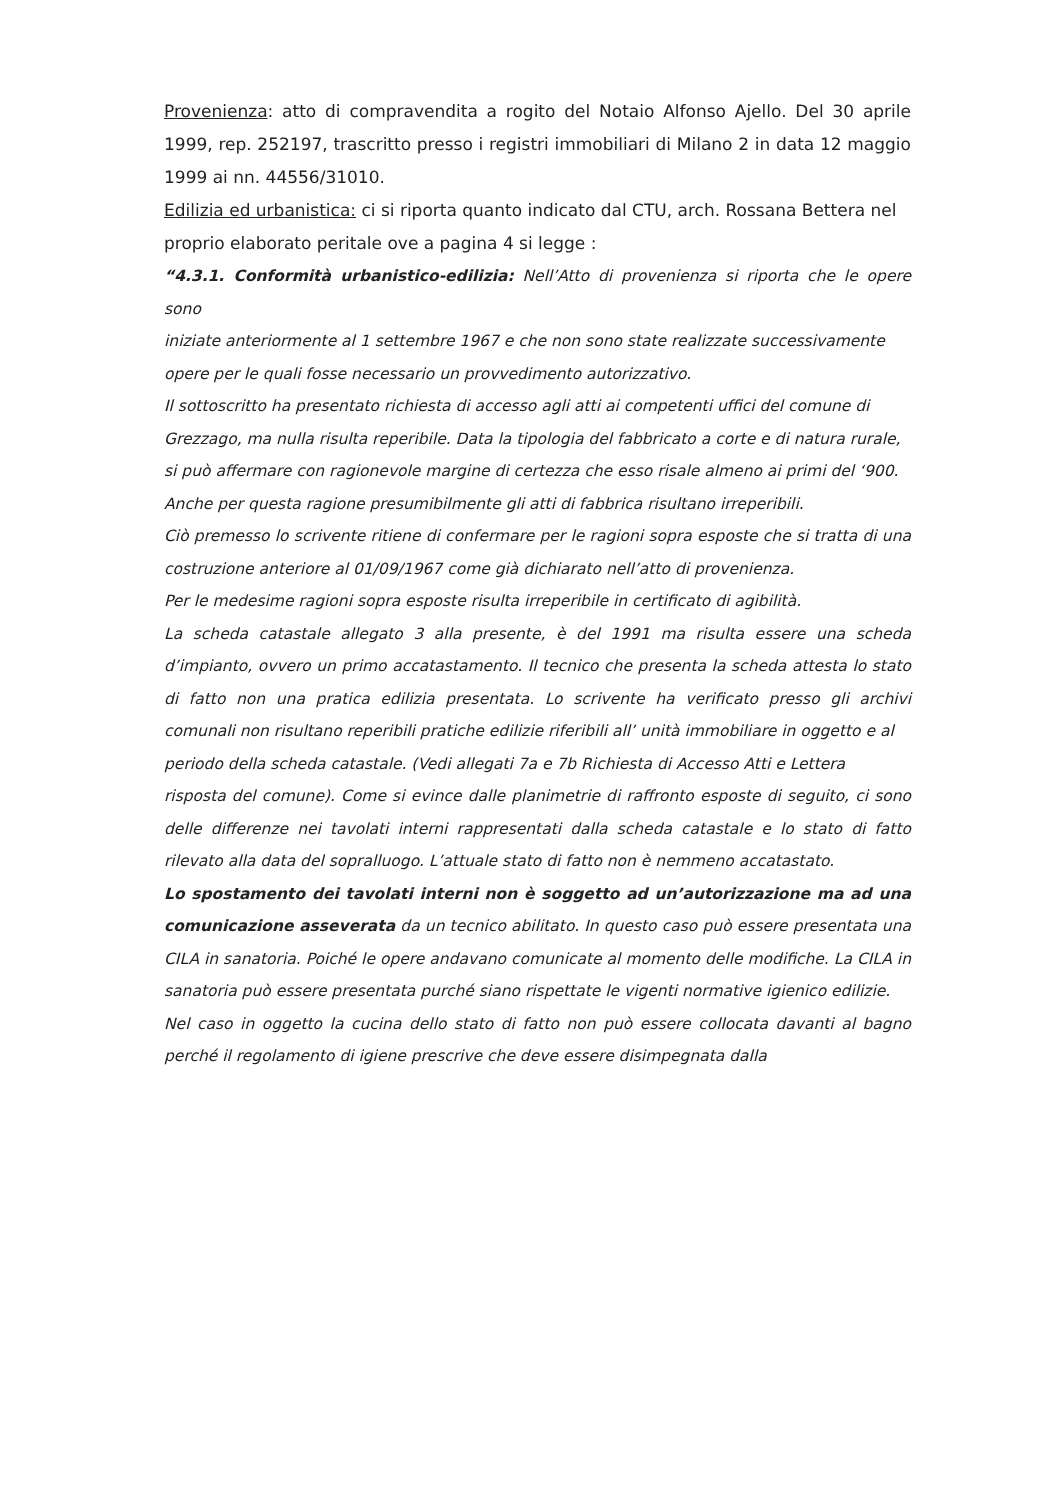Provenienza: atto di compravendita a rogito del Notaio Alfonso Ajello. Del 30 aprile 1999, rep. 252197, trascritto presso i registri immobiliari di Milano 2 in data 12 maggio 1999 ai nn. 44556/31010.
Edilizia ed urbanistica: ci si riporta quanto indicato dal CTU, arch. Rossana Bettera nel proprio elaborato peritale ove a pagina 4 si legge :
“4.3.1. Conformità urbanistico-edilizia: Nell’Atto di provenienza si riporta che le opere sono
iniziate anteriormente al 1 settembre 1967 e che non sono state realizzate successivamente
opere per le quali fosse necessario un provvedimento autorizzativo.
Il sottoscritto ha presentato richiesta di accesso agli atti ai competenti uffici del comune di
Grezzago, ma nulla risulta reperibile. Data la tipologia del fabbricato a corte e di natura rurale,
si può affermare con ragionevole margine di certezza che esso risale almeno ai primi del ‘900.
Anche per questa ragione presumibilmente gli atti di fabbrica risultano irreperibili.
Ciò premesso lo scrivente ritiene di confermare per le ragioni sopra esposte che si tratta di una costruzione anteriore al 01/09/1967 come già dichiarato nell’atto di provenienza.
Per le medesime ragioni sopra esposte risulta irreperibile in certificato di agibilità.
La scheda catastale allegato 3 alla presente, è del 1991 ma risulta essere una scheda d’impianto, ovvero un primo accatastamento. Il tecnico che presenta la scheda attesta lo stato di fatto non una pratica edilizia presentata. Lo scrivente ha verificato presso gli archivi comunali non risultano reperibili pratiche edilizie riferibili all’ unità immobiliare in oggetto e al
periodo della scheda catastale. (Vedi allegati 7a e 7b Richiesta di Accesso Atti e Lettera
risposta del comune). Come si evince dalle planimetrie di raffronto esposte di seguito, ci sono delle differenze nei tavolati interni rappresentati dalla scheda catastale e lo stato di fatto rilevato alla data del sopralluogo. L’attuale stato di fatto non è nemmeno accatastato.
Lo spostamento dei tavolati interni non è soggetto ad un’autorizzazione ma ad una comunicazione asseverata da un tecnico abilitato. In questo caso può essere presentata una CILA in sanatoria. Poiché le opere andavano comunicate al momento delle modifiche. La CILA in sanatoria può essere presentata purché siano rispettate le vigenti normative igienico edilizie.
Nel caso in oggetto la cucina dello stato di fatto non può essere collocata davanti al bagno perché il regolamento di igiene prescrive che deve essere disimpegnata dalla